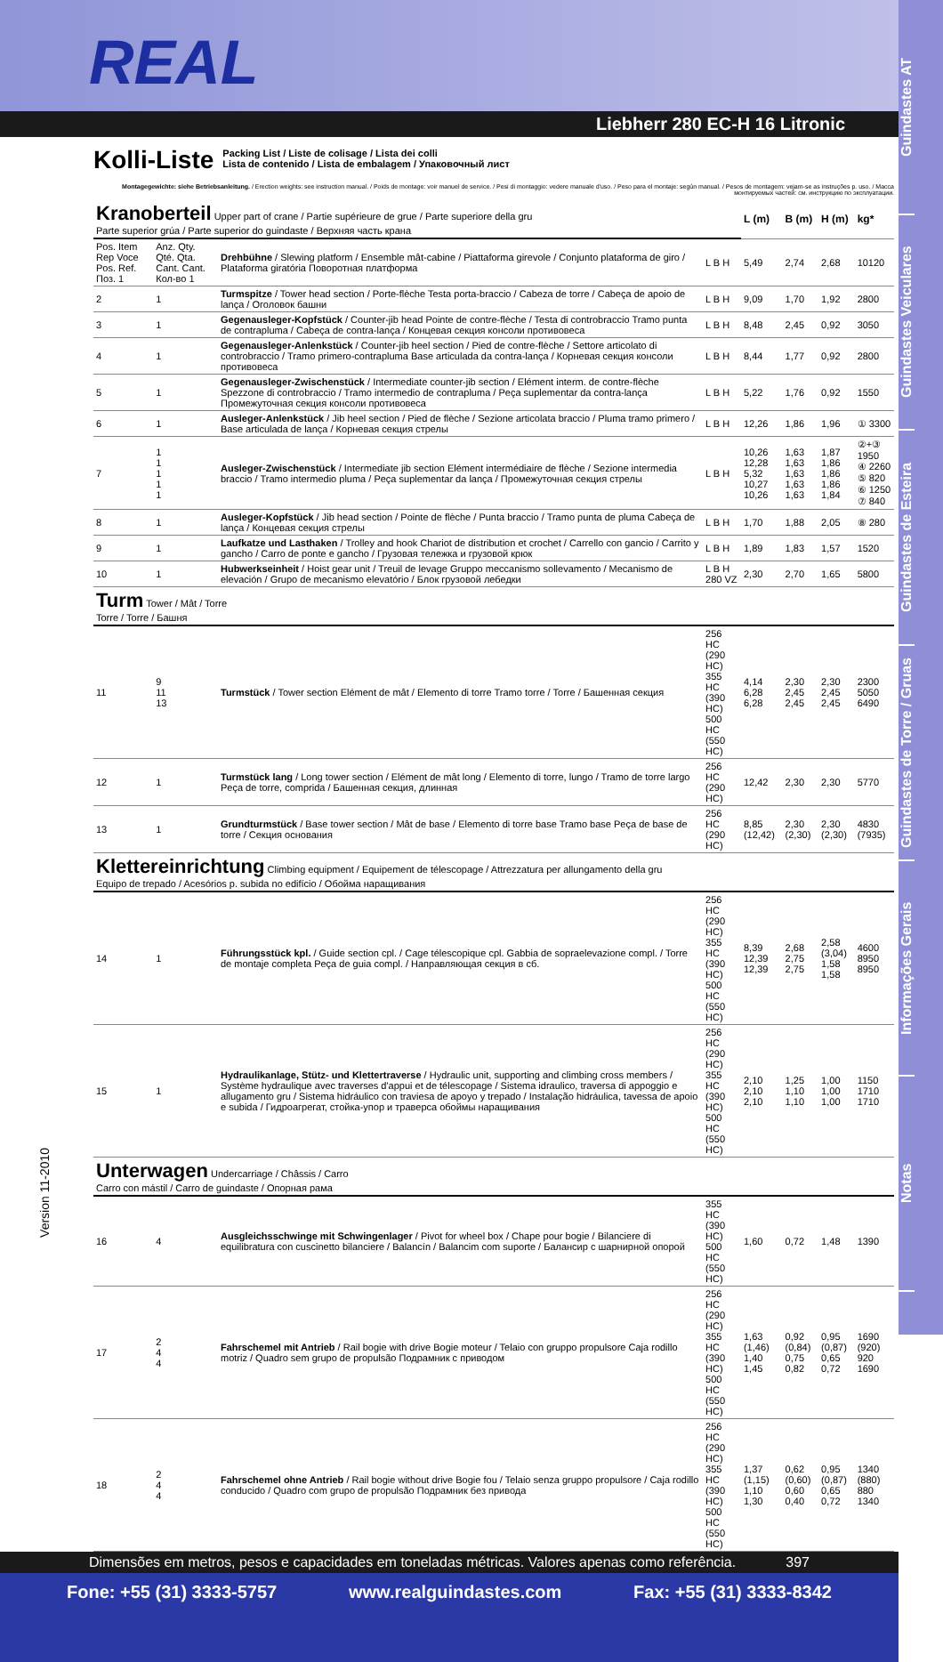Guindastes AT
Guindastes Veiculares
Guindastes de Esteira
Guindastes de Torre / Gruas
Informações Gerais
Notas
REAL
Liebherr 280 EC-H 16 Litronic
Kolli-Liste
Packing List / Liste de colisage / Lista dei colli
Lista de contenido / Lista de embalagem / Упаковочный лист
Montagegewichte: siehe Betriebsanleitung. / Erection weights: see instruction manual. / Poids de montage: voir manuel de service. / Pesi di montaggio: vedere manuale d'uso. / Peso para el montaje: según manual. / Pesos de montagem: vejam-se as instruções p. uso. / Масса монтируемых частей: см. инструкцию по эксплуатации.
| Kranoberteil Upper part of crane / Partie supérieure de grue / Parte superiore della gru Parte superior grúa / Parte superior do guindaste / Верхняя часть крана | | | | L (m) | B (m) | H (m) | kg* |
| Pos. Item Rep Voce Pos. Ref. Поз. 1 | Anz. Qty. Qté. Qta. Cant. Cant. Кол-во 1 | Drehbühne / Slewing platform / Ensemble mât-cabine / Piattaforma girevole / Conjunto plataforma de giro / Plataforma giratória Поворотная платформа | L B H | 5,49 | 2,74 | 2,68 | 10120 |
| 2 | 1 | Turmspitze / Tower head section / Porte-flèche Testa porta-braccio / Cabeza de torre / Cabeça de apoio de lança / Оголовок башни | L B H | 9,09 | 1,70 | 1,92 | 2800 |
| 3 | 1 | Gegenausleger-Kopfstück / Counter-jib head Pointe de contre-flèche / Testa di controbraccio Tramo punta de contrapluma / Cabeça de contra-lança / Концевая секция консоли противовеса | L B H | 8,48 | 2,45 | 0,92 | 3050 |
| 4 | 1 | Gegenausleger-Anlenkstück / Counter-jib heel section / Pied de contre-flèche / Settore articolato di controbraccio / Tramo primero-contrapluma Base articulada da contra-lança / Корневая секция консоли противовеса | L B H | 8,44 | 1,77 | 0,92 | 2800 |
| 5 | 1 | Gegenausleger-Zwischenstück / Intermediate counter-jib section / Elément interm. de contre-flèche Spezzone di controbraccio / Tramo intermedio de contrapluma / Peça suplementar da contra-lança Промежуточная секция консоли противовеса | L B H | 5,22 | 1,76 | 0,92 | 1550 |
| 6 | 1 | Ausleger-Anlenkstück / Jib heel section / Pied de flèche / Sezione articolata braccio / Pluma tramo primero / Base articulada de lança / Корневая секция стрелы | L B H | 12,26 | 1,86 | 1,96 | ① 3300 |
| 7 | 1 1 1 1 1 | Ausleger-Zwischenstück / Intermediate jib section Elément intermédiaire de flèche / Sezione intermedia braccio / Tramo intermedio pluma / Peça suplementar da lança / Промежуточная секция стрелы | L B H | 10,26 12,28 5,32 10,27 10,26 | 1,63 1,63 1,63 1,63 1,63 | 1,87 1,86 1,86 1,86 1,84 | ②+③ 1950 ④ 2260 ⑤ 820 ⑥ 1250 ⑦ 840 |
| 8 | 1 | Ausleger-Kopfstück / Jib head section / Pointe de flèche / Punta braccio / Tramo punta de pluma Cabeça de lança / Концевая секция стрелы | L B H | 1,70 | 1,88 | 2,05 | ⑧ 280 |
| 9 | 1 | Laufkatze und Lasthaken / Trolley and hook Chariot de distribution et crochet / Carrello con gancio / Carrito y gancho / Carro de ponte e gancho / Грузовая тележка и грузовой крюк | L B H | 1,89 | 1,83 | 1,57 | 1520 |
| 10 | 1 | Hubwerkseinheit / Hoist gear unit / Treuil de levage Gruppo meccanismo sollevamento / Mecanismo de elevación / Grupo de mecanismo elevatório / Блок грузовой лебедки | L B H 280 VZ | 2,30 | 2,70 | 1,65 | 5800 |
| Turm Tower / Mât / Torre Torre / Torre / Башня | | | | | | | |
| 11 | 9 11 13 | Turmstück / Tower section Elément de mât / Elemento di torre Tramo torre / Torre / Башенная секция | 256 HC (290 HC) 355 HC (390 HC) 500 HC (550 HC) | 4,14 6,28 6,28 | 2,30 2,45 2,45 | 2,30 2,45 2,45 | 2300 5050 6490 |
| 12 | 1 | Turmstück lang / Long tower section / Elément de mât long / Elemento di torre, lungo / Tramo de torre largo Peça de torre, comprida / Башенная секция, длинная | 256 HC (290 HC) | 12,42 | 2,30 | 2,30 | 5770 |
| 13 | 1 | Grundturmstück / Base tower section / Mât de base / Elemento di torre base Tramo base Peça de base de torre / Секция основания | 256 HC (290 HC) | 8,85 (12,42) | 2,30 (2,30) | 2,30 (2,30) | 4830 (7935) |
| Klettereinrichtung Climbing equipment / Equipement de télescopage / Attrezzatura per allungamento della gru Equipo de trepado / Acesórios p. subida no edifício / Обойма наращивания | | | | | | | |
| 14 | 1 | Führungsstück kpl. / Guide section cpl. / Cage télescopique cpl. Gabbia de sopraelevazione compl. / Torre de montaje completa Peça de guia compl. / Направляющая секция в сб. | 256 HC (290 HC) 355 HC (390 HC) 500 HC (550 HC) | 8,39 12,39 12,39 | 2,68 2,75 2,75 | 2,58 (3,04) 1,58 1,58 | 4600 8950 8950 |
| 15 | 1 | Hydraulikanlage, Stütz- und Klettertraverse / Hydraulic unit, supporting and climbing cross members / Système hydraulique avec traverses d'appui et de télescopage / Sistema idraulico, traversa di appoggio e allugamento gru / Sistema hidráulico con traviesa de apoyo y trepado / Instalação hidráulica, tavessa de apoio e subida / Гидроагрегат, стойка-упор и траверса обоймы наращивания | 256 HC (290 HC) 355 HC (390 HC) 500 HC (550 HC) | 2,10 2,10 2,10 | 1,25 1,10 1,10 | 1,00 1,00 1,00 | 1150 1710 1710 |
| Unterwagen Undercarriage / Châssis / Carro Carro con mástil / Carro de guindaste / Опорная рама | | | | | | | |
| 16 | 4 | Ausgleichsschwinge mit Schwingenlager / Pivot for wheel box / Chape pour bogie / Bilanciere di equilibratura con cuscinetto bilanciere / Balancín / Balancim com suporte / Балансир с шарнирной опорой | 355 HC (390 HC) 500 HC (550 HC) | 1,60 | 0,72 | 1,48 | 1390 |
| 17 | 2 4 4 | Fahrschemel mit Antrieb / Rail bogie with drive Bogie moteur / Telaio con gruppo propulsore Caja rodillo motriz / Quadro sem grupo de propulsão Подрамник с приводом | 256 HC (290 HC) 355 HC (390 HC) 500 HC (550 HC) | 1,63 (1,46) 1,40 1,45 | 0,92 (0,84) 0,75 0,82 | 0,95 (0,87) 0,65 0,72 | 1690 (920) 920 1690 |
| 18 | 2 4 4 | Fahrschemel ohne Antrieb / Rail bogie without drive Bogie fou / Telaio senza gruppo propulsore / Caja rodillo conducido / Quadro com grupo de propulsão Подрамник без привода | 256 HC (290 HC) 355 HC (390 HC) 500 HC (550 HC) | 1,37 (1,15) 1,10 1,30 | 0,62 (0,60) 0,60 0,40 | 0,95 (0,87) 0,65 0,72 | 1340 (880) 880 1340 |
Version 11-2010
Dimensões em metros, pesos e capacidades em toneladas métricas. Valores apenas como referência. 397
Fone: +55 (31) 3333-5757 www.realguindastes.com Fax: +55 (31) 3333-8342